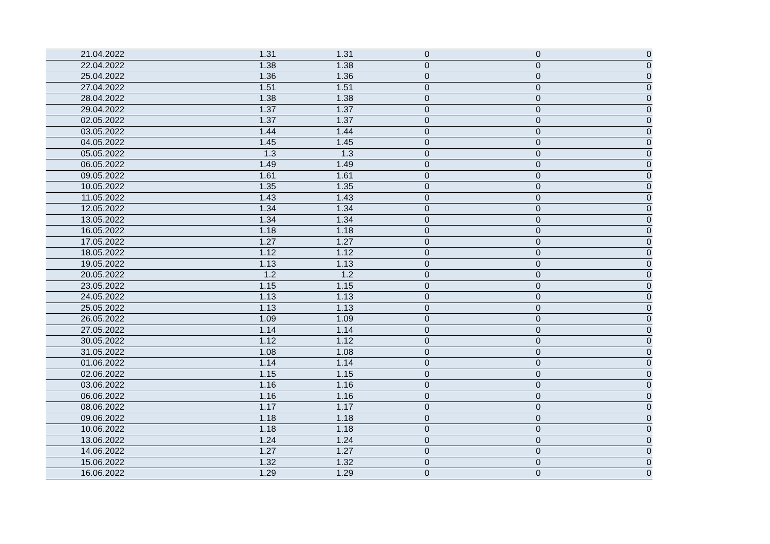| 21.04.2022 | 1.31 | 1.31 | 0 | 0 | 0 |
| 22.04.2022 | 1.38 | 1.38 | 0 | 0 | 0 |
| 25.04.2022 | 1.36 | 1.36 | 0 | 0 | 0 |
| 27.04.2022 | 1.51 | 1.51 | 0 | 0 | 0 |
| 28.04.2022 | 1.38 | 1.38 | 0 | 0 | 0 |
| 29.04.2022 | 1.37 | 1.37 | 0 | 0 | 0 |
| 02.05.2022 | 1.37 | 1.37 | 0 | 0 | 0 |
| 03.05.2022 | 1.44 | 1.44 | 0 | 0 | 0 |
| 04.05.2022 | 1.45 | 1.45 | 0 | 0 | 0 |
| 05.05.2022 | 1.3 | 1.3 | 0 | 0 | 0 |
| 06.05.2022 | 1.49 | 1.49 | 0 | 0 | 0 |
| 09.05.2022 | 1.61 | 1.61 | 0 | 0 | 0 |
| 10.05.2022 | 1.35 | 1.35 | 0 | 0 | 0 |
| 11.05.2022 | 1.43 | 1.43 | 0 | 0 | 0 |
| 12.05.2022 | 1.34 | 1.34 | 0 | 0 | 0 |
| 13.05.2022 | 1.34 | 1.34 | 0 | 0 | 0 |
| 16.05.2022 | 1.18 | 1.18 | 0 | 0 | 0 |
| 17.05.2022 | 1.27 | 1.27 | 0 | 0 | 0 |
| 18.05.2022 | 1.12 | 1.12 | 0 | 0 | 0 |
| 19.05.2022 | 1.13 | 1.13 | 0 | 0 | 0 |
| 20.05.2022 | 1.2 | 1.2 | 0 | 0 | 0 |
| 23.05.2022 | 1.15 | 1.15 | 0 | 0 | 0 |
| 24.05.2022 | 1.13 | 1.13 | 0 | 0 | 0 |
| 25.05.2022 | 1.13 | 1.13 | 0 | 0 | 0 |
| 26.05.2022 | 1.09 | 1.09 | 0 | 0 | 0 |
| 27.05.2022 | 1.14 | 1.14 | 0 | 0 | 0 |
| 30.05.2022 | 1.12 | 1.12 | 0 | 0 | 0 |
| 31.05.2022 | 1.08 | 1.08 | 0 | 0 | 0 |
| 01.06.2022 | 1.14 | 1.14 | 0 | 0 | 0 |
| 02.06.2022 | 1.15 | 1.15 | 0 | 0 | 0 |
| 03.06.2022 | 1.16 | 1.16 | 0 | 0 | 0 |
| 06.06.2022 | 1.16 | 1.16 | 0 | 0 | 0 |
| 08.06.2022 | 1.17 | 1.17 | 0 | 0 | 0 |
| 09.06.2022 | 1.18 | 1.18 | 0 | 0 | 0 |
| 10.06.2022 | 1.18 | 1.18 | 0 | 0 | 0 |
| 13.06.2022 | 1.24 | 1.24 | 0 | 0 | 0 |
| 14.06.2022 | 1.27 | 1.27 | 0 | 0 | 0 |
| 15.06.2022 | 1.32 | 1.32 | 0 | 0 | 0 |
| 16.06.2022 | 1.29 | 1.29 | 0 | 0 | 0 |